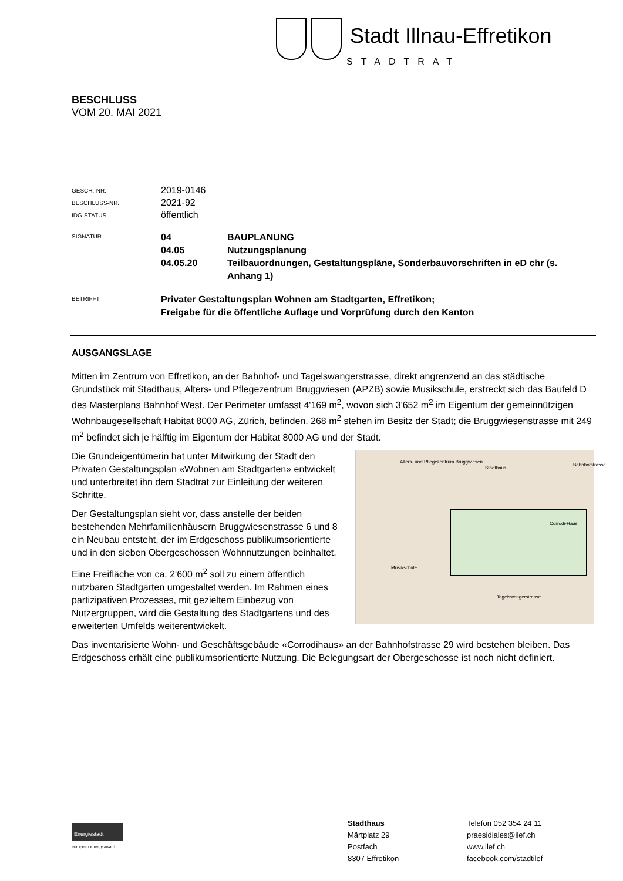Stadt Illnau-Effretikon
STADTRAT
BESCHLUSS
VOM 20. MAI 2021
GESCH.-NR.
2019-0146
BESCHLUSS-NR.
2021-92
IDG-STATUS
öffentlich
SIGNATUR
04 BAUPLANUNG
04.05 Nutzungsplanung
04.05.20 Teilbauordnungen, Gestaltungspläne, Sonderbauvorschriften in eD chr (s. Anhang 1)
BETRIFFT
Privater Gestaltungsplan Wohnen am Stadtgarten, Effretikon;
Freigabe für die öffentliche Auflage und Vorprüfung durch den Kanton
AUSGANGSLAGE
Mitten im Zentrum von Effretikon, an der Bahnhof- und Tagelswangerstrasse, direkt angrenzend an das städtische Grundstück mit Stadthaus, Alters- und Pflegezentrum Bruggwiesen (APZB) sowie Musikschule, erstreckt sich das Baufeld D des Masterplans Bahnhof West. Der Perimeter umfasst 4'169 m<sup>2</sup>, wovon sich 3'652 m<sup>2</sup> im Eigentum der gemeinnützigen Wohnbaugesellschaft Habitat 8000 AG, Zürich, befinden. 268 m<sup>2</sup> stehen im Besitz der Stadt; die Bruggwiesenstrasse mit 249 m<sup>2</sup> befindet sich je hälftig im Eigentum der Habitat 8000 AG und der Stadt.
Alters- und Pflegezentrum Bruggwiesen
Stadthaus
Corrodi-Haus
Musikschule
Tagelswangerstrasse
Bahnhofstrasse
Die Grundeigentümerin hat unter Mitwirkung der Stadt den Privaten Gestaltungsplan «Wohnen am Stadtgarten» entwickelt und unterbreitet ihn dem Stadtrat zur Einleitung der weiteren Schritte.
Der Gestaltungsplan sieht vor, dass anstelle der beiden bestehenden Mehrfamilienhäusern Bruggwiesenstrasse 6 und 8 ein Neubau entsteht, der im Erdgeschoss publikumsorientierte und in den sieben Obergeschossen Wohnnutzungen beinhaltet.
Eine Freifläche von ca. 2'600 m<sup>2</sup> soll zu einem öffentlich nutzbaren Stadtgarten umgestaltet werden. Im Rahmen eines partizipativen Prozesses, mit gezieltem Einbezug von Nutzergruppen, wird die Gestaltung des Stadtgartens und des erweiterten Umfelds weiterentwickelt.
Das inventarisierte Wohn- und Geschäftsgebäude «Corrodihaus» an der Bahnhofstrasse 29 wird bestehen bleiben. Das Erdgeschoss erhält eine publikumsorientierte Nutzung. Die Belegungsart der Obergeschosse ist noch nicht definiert.
Energiestadt
european energy award
Stadthaus
Märtplatz 29
Postfach
8307 Effretikon
Telefon 052 354 24 11
praesidiales@ilef.ch
www.ilef.ch
facebook.com/stadtilef